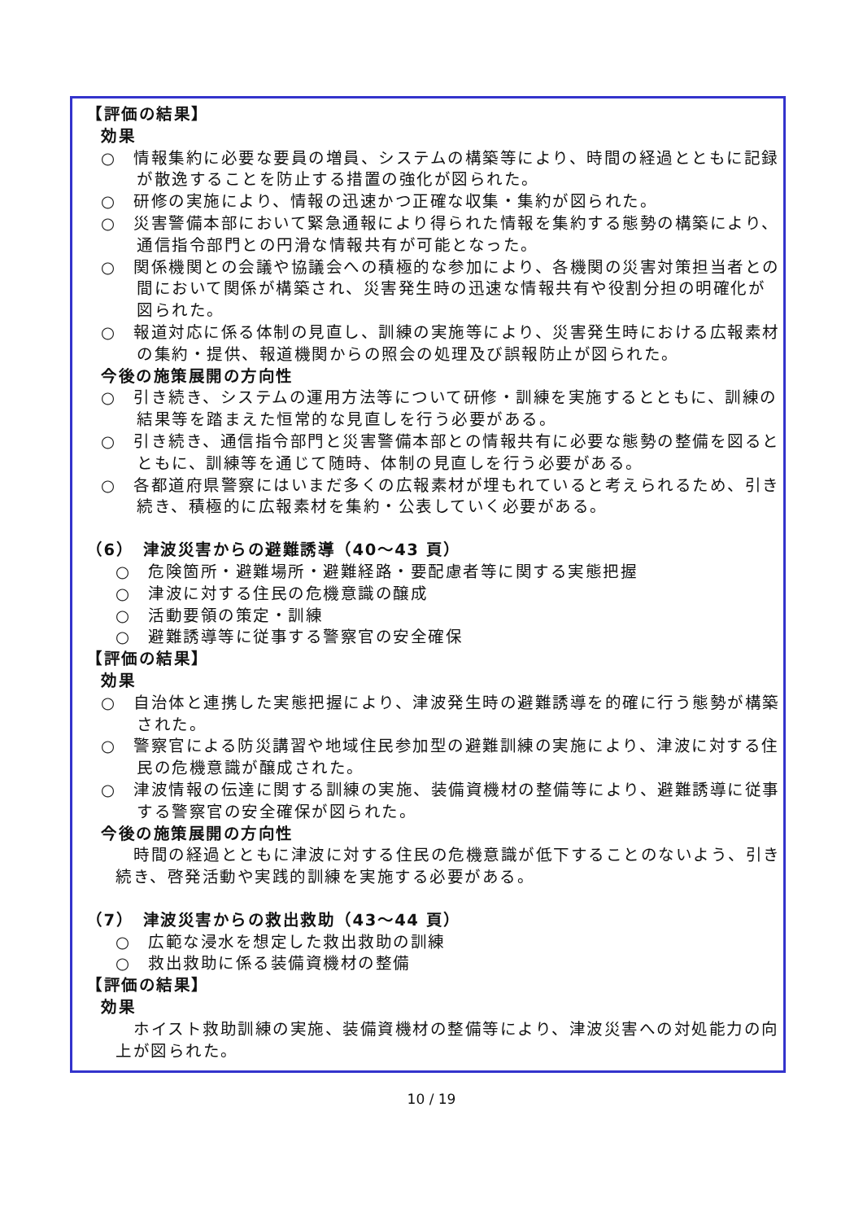【評価の結果】
効果
○　情報集約に必要な要員の増員、システムの構築等により、時間の経過とともに記録が散逸することを防止する措置の強化が図られた。
○　研修の実施により、情報の迅速かつ正確な収集・集約が図られた。
○　災害警備本部において緊急通報により得られた情報を集約する態勢の構築により、通信指令部門との円滑な情報共有が可能となった。
○　関係機関との会議や協議会への積極的な参加により、各機関の災害対策担当者との間において関係が構築され、災害発生時の迅速な情報共有や役割分担の明確化が図られた。
○　報道対応に係る体制の見直し、訓練の実施等により、災害発生時における広報素材の集約・提供、報道機関からの照会の処理及び誤報防止が図られた。
今後の施策展開の方向性
○　引き続き、システムの運用方法等について研修・訓練を実施するとともに、訓練の結果等を踏まえた恒常的な見直しを行う必要がある。
○　引き続き、通信指令部門と災害警備本部との情報共有に必要な態勢の整備を図るとともに、訓練等を通じて随時、体制の見直しを行う必要がある。
○　各都道府県警察にはいまだ多くの広報素材が埋もれていると考えられるため、引き続き、積極的に広報素材を集約・公表していく必要がある。
（6）　津波災害からの避難誘導（40～43 頁）
○　危険箇所・避難場所・避難経路・要配慮者等に関する実態把握
○　津波に対する住民の危機意識の醸成
○　活動要領の策定・訓練
○　避難誘導等に従事する警察官の安全確保
【評価の結果】
効果
○　自治体と連携した実態把握により、津波発生時の避難誘導を的確に行う態勢が構築された。
○　警察官による防災講習や地域住民参加型の避難訓練の実施により、津波に対する住民の危機意識が醸成された。
○　津波情報の伝達に関する訓練の実施、装備資機材の整備等により、避難誘導に従事する警察官の安全確保が図られた。
今後の施策展開の方向性
時間の経過とともに津波に対する住民の危機意識が低下することのないよう、引き続き、啓発活動や実践的訓練を実施する必要がある。
（7）　津波災害からの救出救助（43～44 頁）
○　広範な浸水を想定した救出救助の訓練
○　救出救助に係る装備資機材の整備
【評価の結果】
効果
ホイスト救助訓練の実施、装備資機材の整備等により、津波災害への対処能力の向上が図られた。
10 / 19